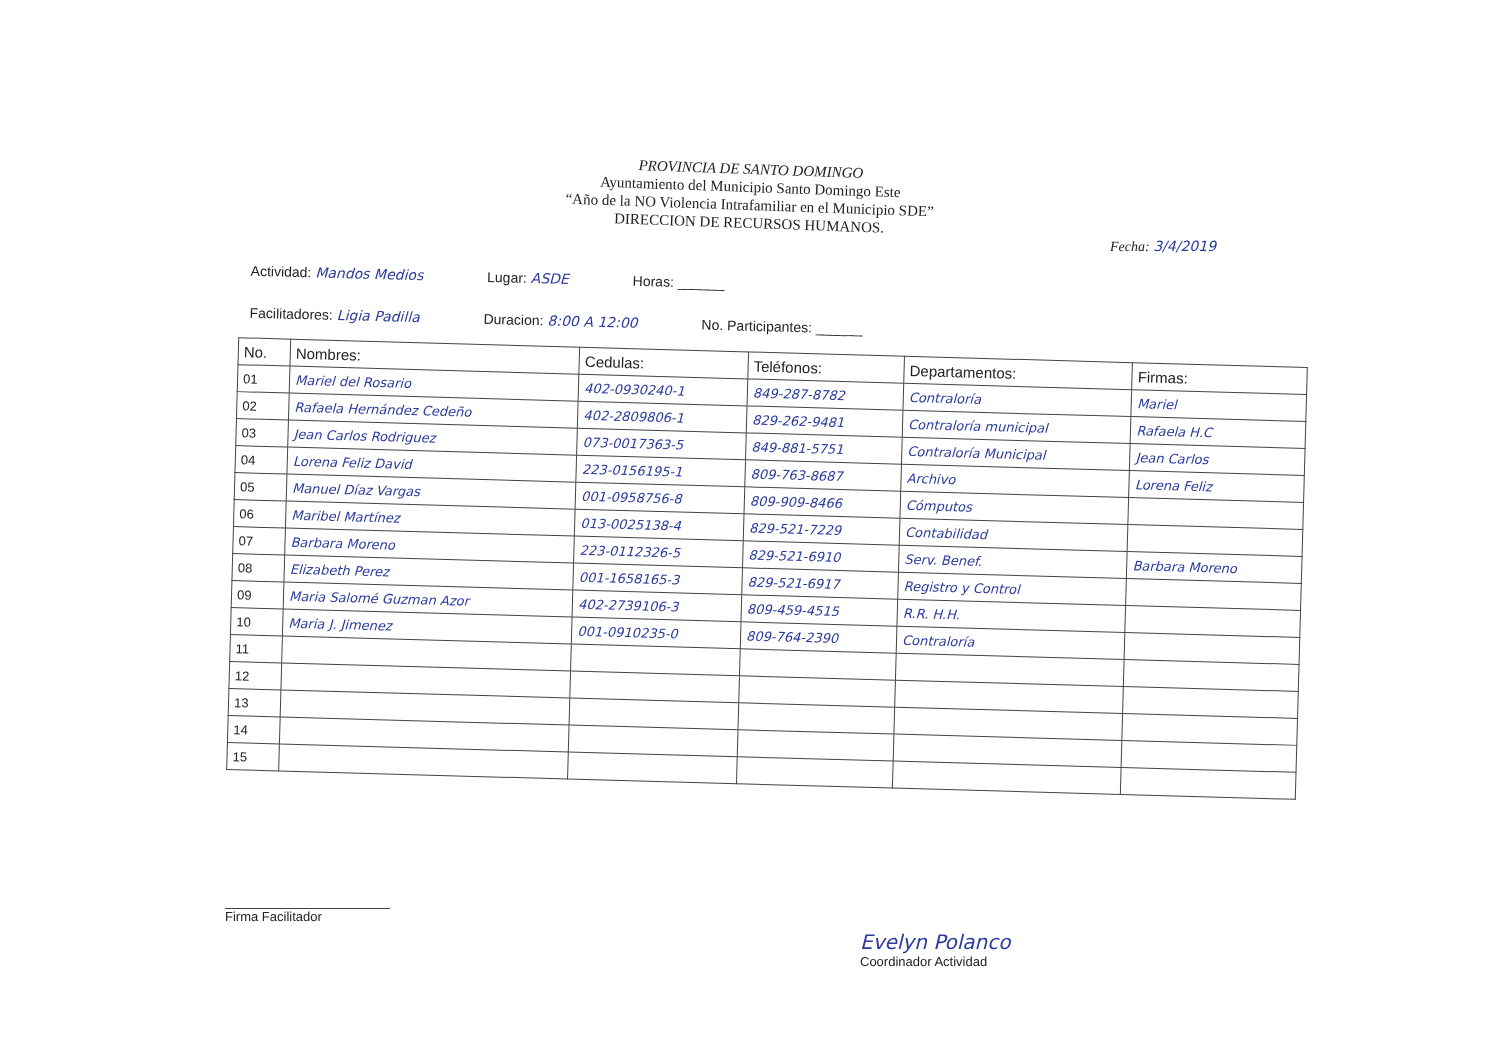PROVINCIA DE SANTO DOMINGO
Ayuntamiento del Municipio Santo Domingo Este
“Año de la NO Violencia Intrafamiliar en el Municipio SDE”
DIRECCION DE RECURSOS HUMANOS.
Fecha: 3/4/2019
Actividad: Mandos Medios Lugar: ASDE Horas: ______
Facilitadores: Ligia Padilla Duracion: 8:00 A 12:00 No. Participantes: ______
| No. | Nombres: | Cedulas: | Teléfonos: | Departamentos: | Firmas: |
| --- | --- | --- | --- | --- | --- |
| 01 | Mariel del Rosario | 402-0930240-1 | 849-287-8782 | Contraloría | Mariel |
| 02 | Rafaela Hernández Cedeño | 402-2809806-1 | 829-262-9481 | Contraloría municipal | Rafaela H.C |
| 03 | Jean Carlos Rodriguez | 073-0017363-5 | 849-881-5751 | Contraloría Municipal | Jean Carlos |
| 04 | Lorena Feliz David | 223-0156195-1 | 809-763-8687 | Archivo | Lorena Feliz |
| 05 | Manuel Díaz Vargas | 001-0958756-8 | 809-909-8466 | Cómputos | |
| 06 | Maribel Martínez | 013-0025138-4 | 829-521-7229 | Contabilidad | |
| 07 | Barbara Moreno | 223-0112326-5 | 829-521-6910 | Serv. Benef. | Barbara Moreno |
| 08 | Elizabeth Perez | 001-1658165-3 | 829-521-6917 | Registro y Control | |
| 09 | Maria Salomé Guzman Azor | 402-2739106-3 | 809-459-4515 | R.R. H.H. | |
| 10 | Maria J. Jimenez | 001-0910235-0 | 809-764-2390 | Contraloría | |
| 11 | | | | | |
| 12 | | | | | |
| 13 | | | | | |
| 14 | | | | | |
| 15 | | | | | |
Firma Facilitador
Evelyn Polanco
Coordinador Actividad